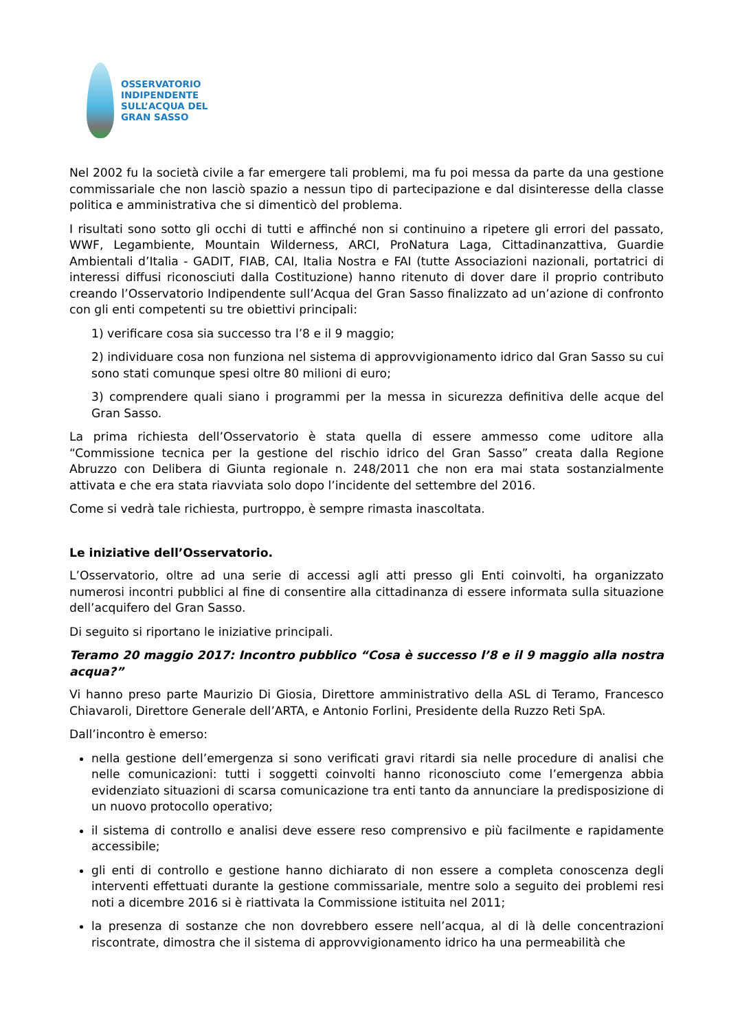OSSERVATORIO
INDIPENDENTE
SULL’ACQUA DEL
GRAN SASSO
Nel 2002 fu la società civile a far emergere tali problemi, ma fu poi messa da parte da una gestione commissariale che non lasciò spazio a nessun tipo di partecipazione e dal disinteresse della classe politica e amministrativa che si dimenticò del problema.
I risultati sono sotto gli occhi di tutti e affinché non si continuino a ripetere gli errori del passato, WWF, Legambiente, Mountain Wilderness, ARCI, ProNatura Laga, Cittadinanzattiva, Guardie Ambientali d’Italia - GADIT, FIAB, CAI, Italia Nostra e FAI (tutte Associazioni nazionali, portatrici di interessi diffusi riconosciuti dalla Costituzione) hanno ritenuto di dover dare il proprio contributo creando l’Osservatorio Indipendente sull’Acqua del Gran Sasso finalizzato ad un’azione di confronto con gli enti competenti su tre obiettivi principali:
1) verificare cosa sia successo tra l’8 e il 9 maggio;
2) individuare cosa non funziona nel sistema di approvvigionamento idrico dal Gran Sasso su cui sono stati comunque spesi oltre 80 milioni di euro;
3) comprendere quali siano i programmi per la messa in sicurezza definitiva delle acque del Gran Sasso.
La prima richiesta dell’Osservatorio è stata quella di essere ammesso come uditore alla “Commissione tecnica per la gestione del rischio idrico del Gran Sasso” creata dalla Regione Abruzzo con Delibera di Giunta regionale n. 248/2011 che non era mai stata sostanzialmente attivata e che era stata riavviata solo dopo l’incidente del settembre del 2016.
Come si vedrà tale richiesta, purtroppo, è sempre rimasta inascoltata.
Le iniziative dell’Osservatorio.
L’Osservatorio, oltre ad una serie di accessi agli atti presso gli Enti coinvolti, ha organizzato numerosi incontri pubblici al fine di consentire alla cittadinanza di essere informata sulla situazione dell’acquifero del Gran Sasso.
Di seguito si riportano le iniziative principali.
Teramo 20 maggio 2017: Incontro pubblico “Cosa è successo l’8 e il 9 maggio alla nostra acqua?”
Vi hanno preso parte Maurizio Di Giosia, Direttore amministrativo della ASL di Teramo, Francesco Chiavaroli, Direttore Generale dell’ARTA, e Antonio Forlini, Presidente della Ruzzo Reti SpA.
Dall’incontro è emerso:
nella gestione dell’emergenza si sono verificati gravi ritardi sia nelle procedure di analisi che nelle comunicazioni: tutti i soggetti coinvolti hanno riconosciuto come l’emergenza abbia evidenziato situazioni di scarsa comunicazione tra enti tanto da annunciare la predisposizione di un nuovo protocollo operativo;
il sistema di controllo e analisi deve essere reso comprensivo e più facilmente e rapidamente accessibile;
gli enti di controllo e gestione hanno dichiarato di non essere a completa conoscenza degli interventi effettuati durante la gestione commissariale, mentre solo a seguito dei problemi resi noti a dicembre 2016 si è riattivata la Commissione istituita nel 2011;
la presenza di sostanze che non dovrebbero essere nell’acqua, al di là delle concentrazioni riscontrate, dimostra che il sistema di approvvigionamento idrico ha una permeabilità che